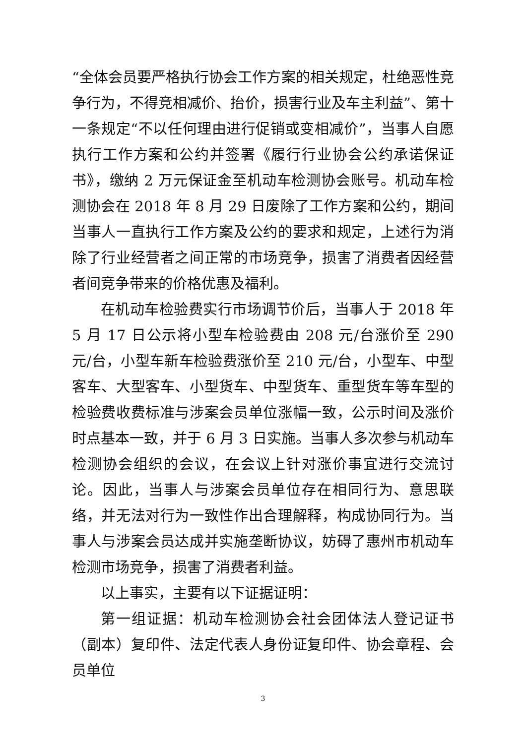“全体会员要严格执行协会工作方案的相关规定，杜绝恶性竞争行为，不得竞相减价、抬价，损害行业及车主利益”、第十一条规定“不以任何理由进行促销或变相减价”，当事人自愿执行工作方案和公约并签署《履行行业协会公约承诺保证书》，缴纳 2 万元保证金至机动车检测协会账号。机动车检测协会在 2018 年 8 月 29 日废除了工作方案和公约，期间当事人一直执行工作方案及公约的要求和规定，上述行为消除了行业经营者之间正常的市场竞争，损害了消费者因经营者间竞争带来的价格优惠及福利。
在机动车检验费实行市场调节价后，当事人于 2018 年 5 月 17 日公示将小型车检验费由 208 元/台涨价至 290 元/台，小型车新车检验费涨价至 210 元/台，小型车、中型客车、大型客车、小型货车、中型货车、重型货车等车型的检验费收费标准与涉案会员单位涨幅一致，公示时间及涨价时点基本一致，并于 6 月 3 日实施。当事人多次参与机动车检测协会组织的会议，在会议上针对涨价事宜进行交流讨论。因此，当事人与涉案会员单位存在相同行为、意思联络，并无法对行为一致性作出合理解释，构成协同行为。当事人与涉案会员达成并实施垄断协议，妨碍了惠州市机动车检测市场竞争，损害了消费者利益。
以上事实，主要有以下证据证明：
第一组证据：机动车检测协会社会团体法人登记证书（副本）复印件、法定代表人身份证复印件、协会章程、会员单位
3